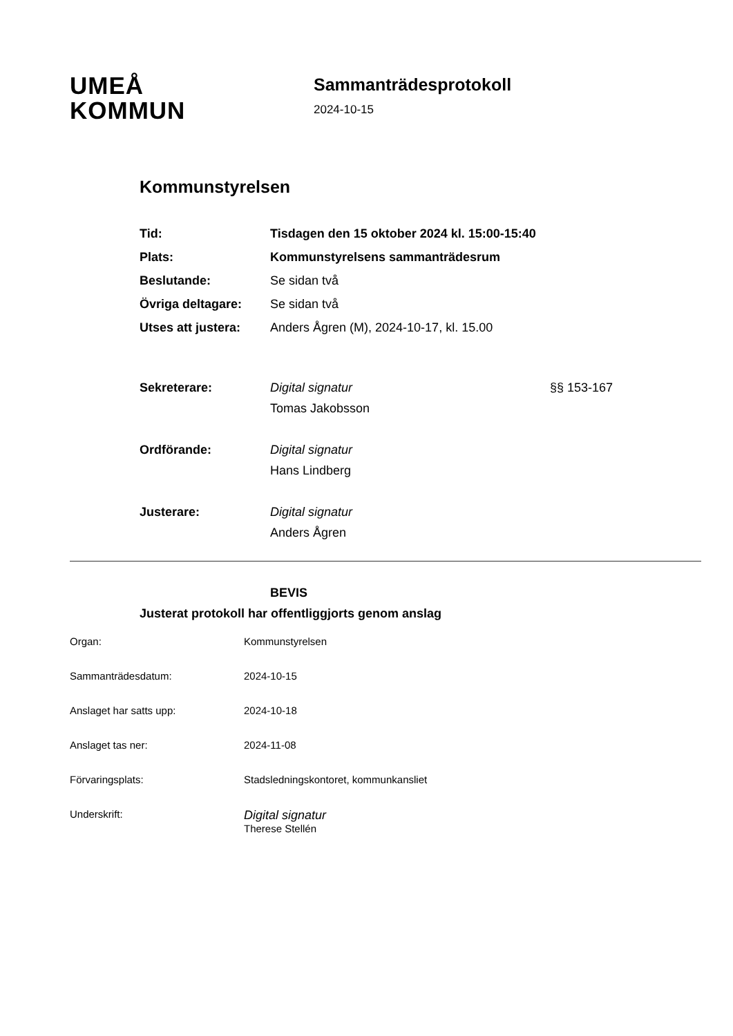UMEÅ
KOMMUN
Sammanträdesprotokoll
2024-10-15
Kommunstyrelsen
Tid: Tisdagen den 15 oktober 2024 kl. 15:00-15:40
Plats: Kommunstyrelsens sammanträdesrum
Beslutande: Se sidan två
Övriga deltagare: Se sidan två
Utses att justera:
Anders Ågren (M), 2024-10-17, kl. 15.00
Sekreterare: Digital signatur
Tomas Jakobsson
§§ 153-167
Ordförande: Digital signatur
Hans Lindberg
Justerare: Digital signatur
Anders Ågren
BEVIS
Justerat protokoll har offentliggjorts genom anslag
Organ: Kommunstyrelsen
Sammanträdesdatum: 2024-10-15
Anslaget har satts upp: 2024-10-18
Anslaget tas ner: 2024-11-08
Förvaringsplats: Stadsledningskontoret, kommunkansliet
Underskrift:
Digital signatur
Therese Stellén